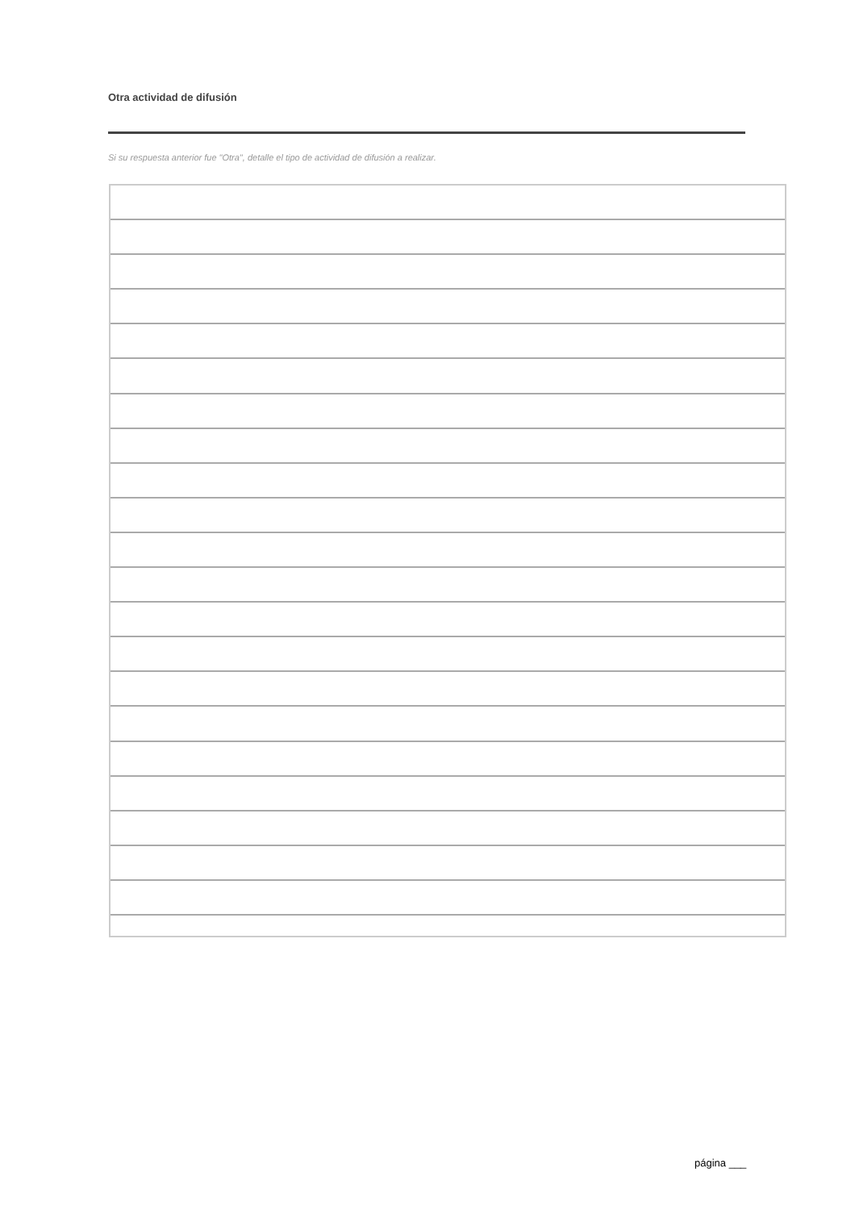Otra actividad de difusión
Si su respuesta anterior fue "Otra", detalle el tipo de actividad de difusión a realizar.
página ___